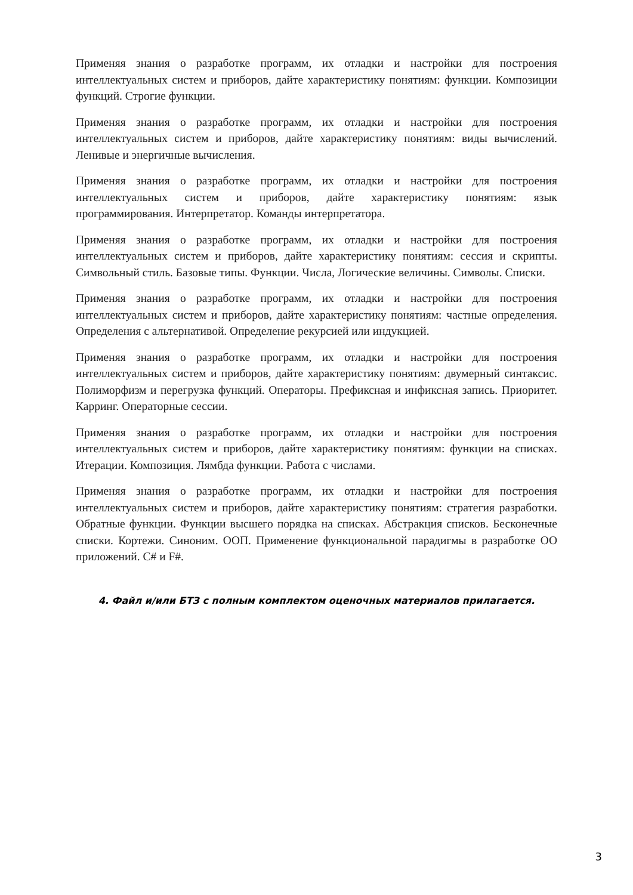Применяя знания о разработке программ, их отладки и настройки для построения интеллектуальных систем и приборов, дайте характеристику понятиям: функции. Композиции функций. Строгие функции.
Применяя знания о разработке программ, их отладки и настройки для построения интеллектуальных систем и приборов, дайте характеристику понятиям: виды вычислений. Ленивые и энергичные вычисления.
Применяя знания о разработке программ, их отладки и настройки для построения интеллектуальных систем и приборов, дайте характеристику понятиям: язык программирования. Интерпретатор. Команды интерпретатора.
Применяя знания о разработке программ, их отладки и настройки для построения интеллектуальных систем и приборов, дайте характеристику понятиям: сессия и скрипты. Символьный стиль. Базовые типы. Функции. Числа, Логические величины. Символы. Списки.
Применяя знания о разработке программ, их отладки и настройки для построения интеллектуальных систем и приборов, дайте характеристику понятиям: частные определения. Определения с альтернативой. Определение рекурсией или индукцией.
Применяя знания о разработке программ, их отладки и настройки для построения интеллектуальных систем и приборов, дайте характеристику понятиям: двумерный синтаксис. Полиморфизм и перегрузка функций. Операторы. Префиксная и инфиксная запись. Приоритет. Карринг. Операторные сессии.
Применяя знания о разработке программ, их отладки и настройки для построения интеллектуальных систем и приборов, дайте характеристику понятиям: функции на списках. Итерации. Композиция. Лямбда функции. Работа с числами.
Применяя знания о разработке программ, их отладки и настройки для построения интеллектуальных систем и приборов, дайте характеристику понятиям: стратегия разработки. Обратные функции. Функции высшего порядка на списках. Абстракция списков. Бесконечные списки. Кортежи. Синоним. ООП. Применение функциональной парадигмы в разработке ОО приложений. C# и F#.
4. Файл и/или БТЗ с полным комплектом оценочных материалов прилагается.
3